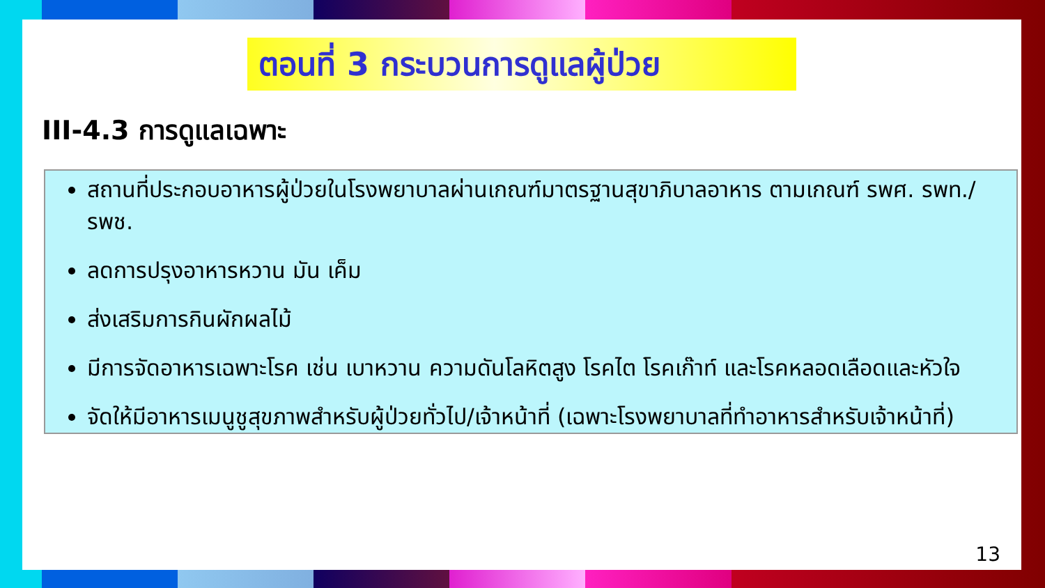ตอนที่ 3 กระบวนการดูแลผู้ป่วย
III-4.3 การดูแลเฉพาะ
สถานที่ประกอบอาหารผู้ป่วยในโรงพยาบาลผ่านเกณฑ์มาตรฐานสุขาภิบาลอาหาร ตามเกณฑ์ รพศ. รพท./รพช.
ลดการปรุงอาหารหวาน มัน เค็ม
ส่งเสริมการกินผักผลไม้
มีการจัดอาหารเฉพาะโรค เช่น เบาหวาน ความดันโลหิตสูง โรคไต โรคเก๊าท์ และโรคหลอดเลือดและหัวใจ
จัดให้มีอาหารเมนูชูสุขภาพสำหรับผู้ป่วยทั่วไป/เจ้าหน้าที่ (เฉพาะโรงพยาบาลที่ทำอาหารสำหรับเจ้าหน้าที่)
13